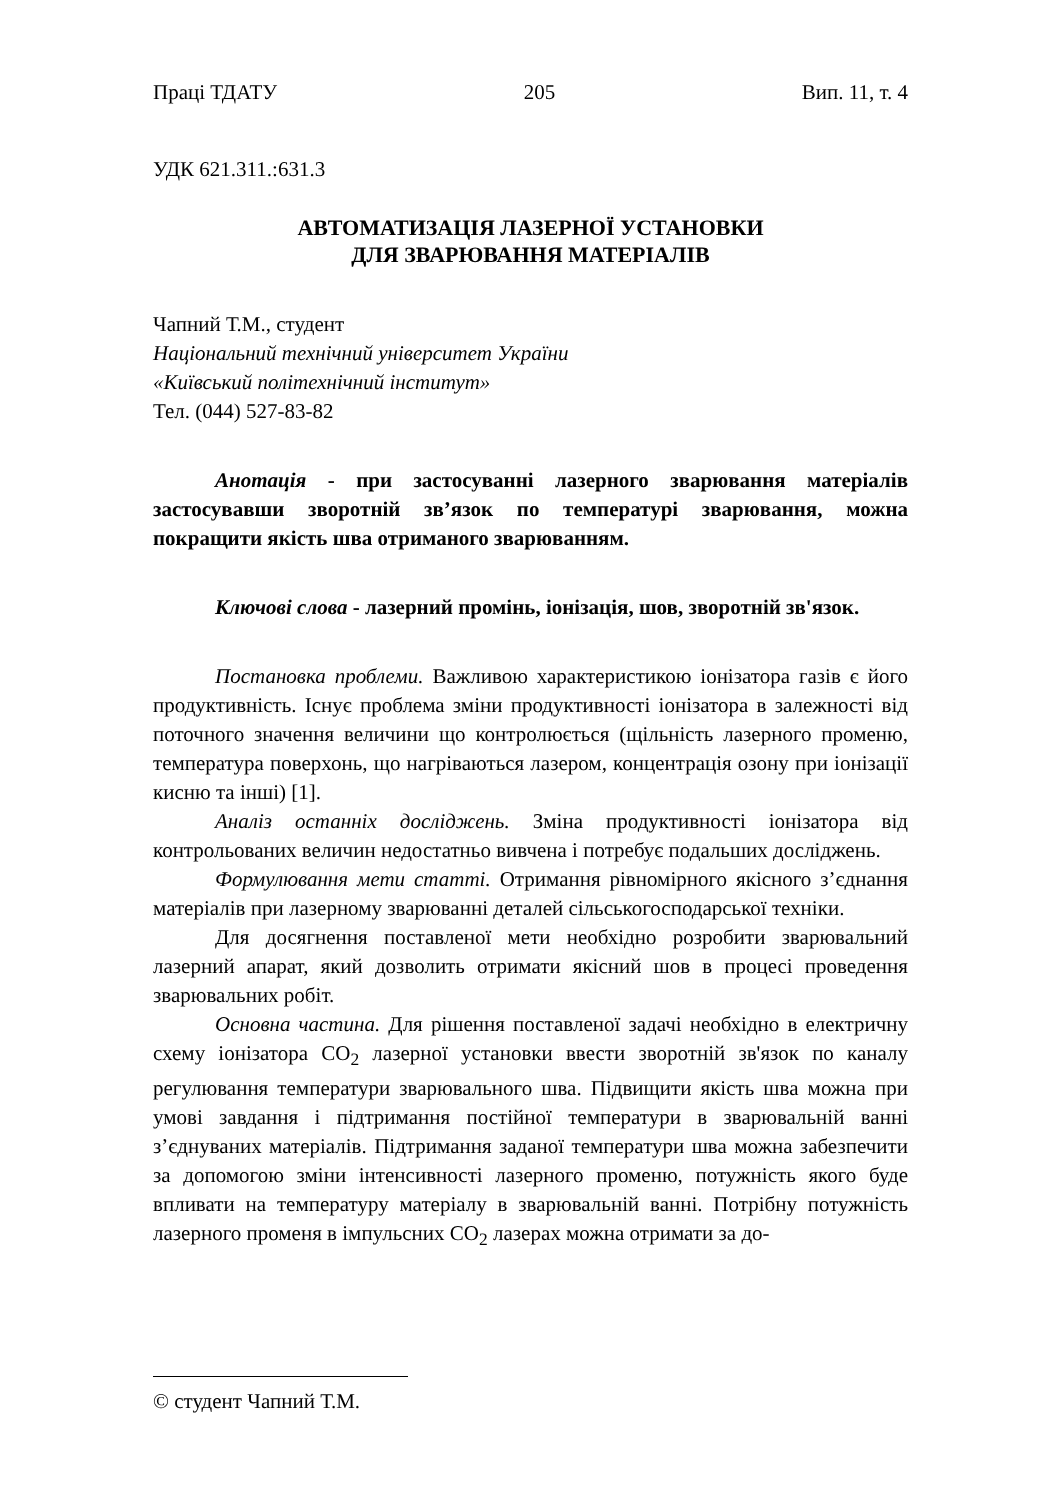Праці ТДАТУ 205 Вип. 11, т. 4
УДК 621.311.:631.3
АВТОМАТИЗАЦІЯ ЛАЗЕРНОЇ УСТАНОВКИ
ДЛЯ ЗВАРЮВАННЯ МАТЕРІАЛІВ
Чапний Т.М., студент
Національний технічний університет України
«Київський політехнічний інститут»
Тел. (044) 527-83-82
Анотація - при застосуванні лазерного зварювання матеріалів застосувавши зворотній зв’язок по температурі зварювання, можна покращити якість шва отриманого зварюванням.
Ключові слова - лазерний промінь, іонізація, шов, зворотній зв'язок.
Постановка проблеми. Важливою характеристикою іонізатора газів є його продуктивність. Існує проблема зміни продуктивності іонізатора в залежності від поточного значення величини що контролюється (щільність лазерного променю, температура поверхонь, що нагріваються лазером, концентрація озону при іонізації кисню та інші) [1].
Аналіз останніх досліджень. Зміна продуктивності іонізатора від контрольованих величин недостатньо вивчена і потребує подальших досліджень.
Формулювання мети статті. Отримання рівномірного якісного з’єднання матеріалів при лазерному зварюванні деталей сільськогосподарської техніки.
Для досягнення поставленої мети необхідно розробити зварювальний лазерний апарат, який дозволить отримати якісний шов в процесі проведення зварювальних робіт.
Основна частина. Для рішення поставленої задачі необхідно в електричну схему іонізатора СО<sub>2</sub> лазерної установки ввести зворотній зв'язок по каналу регулювання температури зварювального шва. Підвищити якість шва можна при умові завдання і підтримання постійної температури в зварювальній ванні з’єднуваних матеріалів. Підтримання заданої температури шва можна забезпечити за допомогою зміни інтенсивності лазерного променю, потужність якого буде впливати на температуру матеріалу в зварювальній ванні. Потрібну потужність лазерного променя в імпульсних СО<sub>2</sub> лазерах можна отримати за до-
© студент Чапний Т.М.